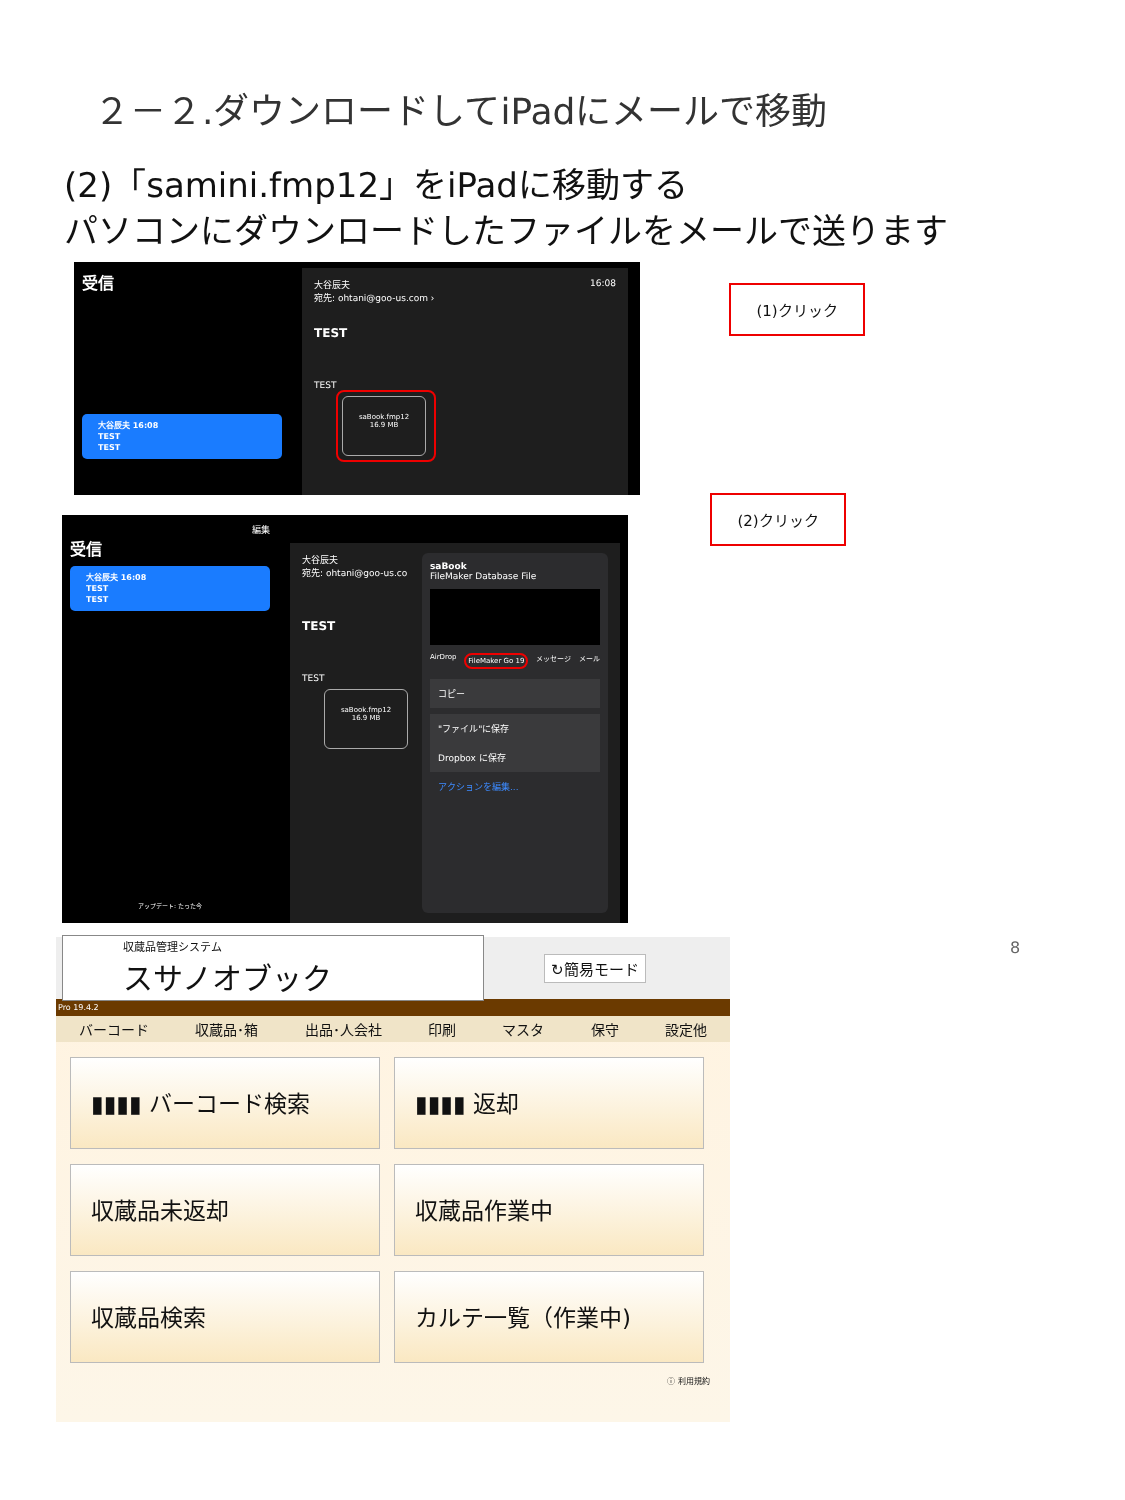２－２.ダウンロードしてiPadにメールで移動
(2)「samini.fmp12」をiPadに移動する
パソコンにダウンロードしたファイルをメールで送ります
受信
大谷辰夫 16:08
TEST
TEST
大谷辰夫 16:08
宛先: ohtani@goo-us.com ›
TEST
TEST
saBook.fmp12
16.9 MB
(1)クリック
編集
受信
大谷辰夫 16:08
TEST
TEST
アップデート: たった今
大谷辰夫
宛先: ohtani@goo-us.co
TEST
TEST
saBook.fmp12
16.9 MB
saBook
FileMaker Database File
AirDrop FileMaker Go 19 メッセージ メール
コピー
"ファイル"に保存
Dropbox に保存
アクションを編集...
(2)クリック
8
収蔵品管理システム
スサノオブック
↻簡易モード
Pro 19.4.2
バーコード 収蔵品･箱 出品･人会社 印刷 マスタ 保守 設定他
▮▮▮▮ バーコード検索 ▮▮▮▮ 返却 収蔵品未返却 収蔵品作業中 収蔵品検索 カルテ一覧（作業中)
ⓘ 利用規約